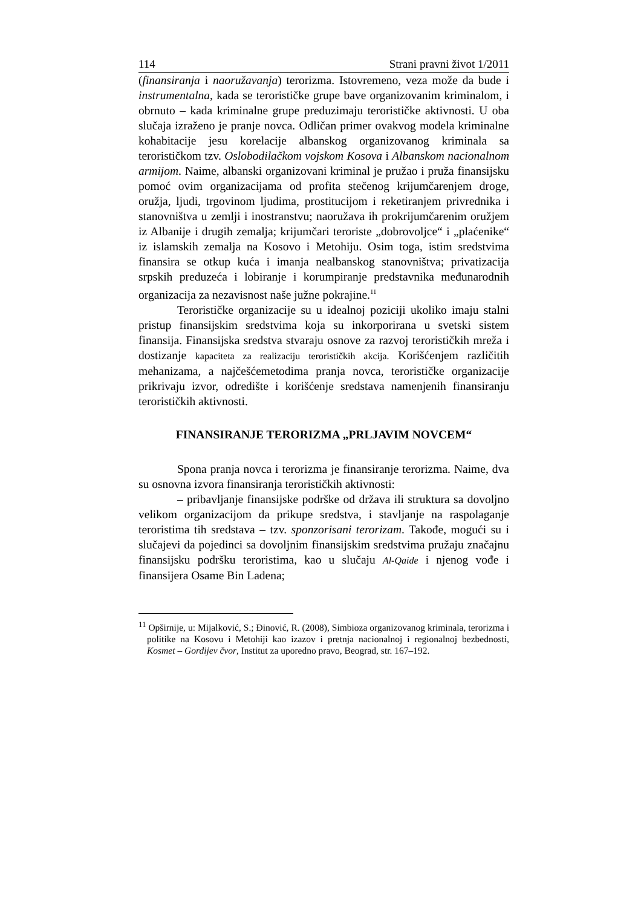114 Strani pravni život 1/2011
(finansiranja i naoružavanja) terorizma. Istovremeno, veza može da bude i instrumentalna, kada se terorističke grupe bave organizovanim kriminalom, i obrnuto – kada kriminalne grupe preduzimaju terorističke aktivnosti. U oba slučaja izraženo je pranje novca. Odličan primer ovakvog modela kriminalne kohabitacije jesu korelacije albanskog organizovanog kriminala sa terorističkom tzv. Oslobodilačkom vojskom Kosova i Albanskom nacionalnom armijom. Naime, albanski organizovani kriminal je pružao i pruža finansijsku pomoć ovim organizacijama od profita stečenog krijumčarenjem droge, oružja, ljudi, trgovinom ljudima, prostitucijom i reketiranjem privrednika i stanovništva u zemlji i inostranstvu; naoružava ih prokrijumčarenim oružjem iz Albanije i drugih zemalja; krijumčari teroriste „dobrovoljce“ i „plaćenike“ iz islamskih zemalja na Kosovo i Metohiju. Osim toga, istim sredstvima finansira se otkup kuća i imanja nealbanskog stanovništva; privatizacija srpskih preduzeća i lobiranje i korumpiranje predstavnika međunarodnih organizacija za nezavisnost naše južne pokrajine.<sup>11</sup>
Terorističke organizacije su u idealnoj poziciji ukoliko imaju stalni pristup finansijskim sredstvima koja su inkorporirana u svetski sistem finansija. Finansijska sredstva stvaraju osnove za razvoj terorističkih mreža i dostizanje kapaciteta za realizaciju terorističkih akcija. Korišćenjem različitih mehanizama, a najčešćemetodima pranja novca, terorističke organizacije prikrivaju izvor, odredište i korišćenje sredstava namenjenih finansiranju terorističkih aktivnosti.
FINANSIRANJE TERORIZMA „PRLJAVIM NOVCEM“
Spona pranja novca i terorizma je finansiranje terorizma. Naime, dva su osnovna izvora finansiranja terorističkih aktivnosti:
– pribavljanje finansijske podrške od država ili struktura sa dovoljno velikom organizacijom da prikupe sredstva, i stavljanje na raspolaganje teroristima tih sredstava – tzv. sponzorisani terorizam. Takođe, mogući su i slučajevi da pojedinci sa dovoljnim finansijskim sredstvima pružaju značajnu finansijsku podršku teroristima, kao u slučaju Al-Qaide i njenog vođe i finansijera Osame Bin Ladena;
<sup>11</sup> Opširnije, u: Mijalković, S.; Đinović, R. (2008), Simbioza organizovanog kriminala, terorizma i politike na Kosovu i Metohiji kao izazov i pretnja nacionalnoj i regionalnoj bezbednosti, Kosmet – Gordijev čvor, Institut za uporedno pravo, Beograd, str. 167–192.